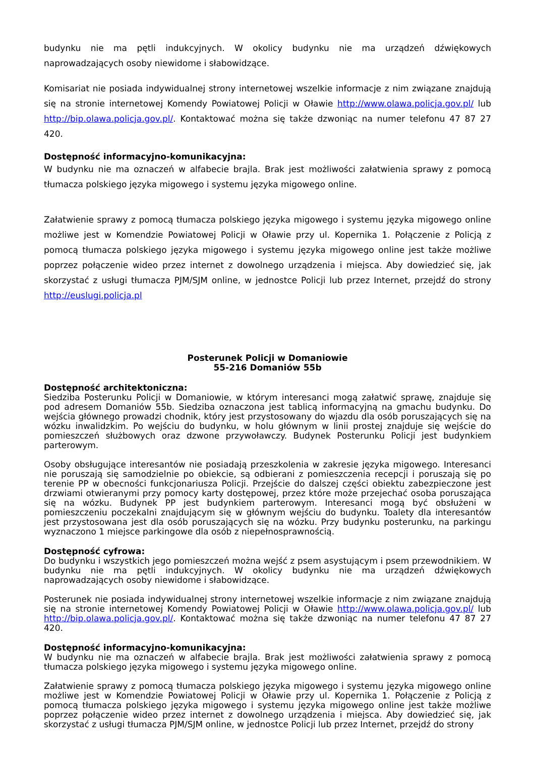budynku nie ma pętli indukcyjnych. W okolicy budynku nie ma urządzeń dźwiękowych naprowadzających osoby niewidome i słabowidzące.
Komisariat nie posiada indywidualnej strony internetowej wszelkie informacje z nim związane znajdują się na stronie internetowej Komendy Powiatowej Policji w Oławie http://www.olawa.policja.gov.pl/ lub http://bip.olawa.policja.gov.pl/. Kontaktować można się także dzwoniąc na numer telefonu 47 87 27 420.
Dostępność informacyjno-komunikacyjna:
W budynku nie ma oznaczeń w alfabecie brajla. Brak jest możliwości załatwienia sprawy z pomocą tłumacza polskiego języka migowego i systemu języka migowego online.
Załatwienie sprawy z pomocą tłumacza polskiego języka migowego i systemu języka migowego online możliwe jest w Komendzie Powiatowej Policji w Oławie przy ul. Kopernika 1. Połączenie z Policją z pomocą tłumacza polskiego języka migowego i systemu języka migowego online jest także możliwe poprzez połączenie wideo przez internet z dowolnego urządzenia i miejsca. Aby dowiedzieć się, jak skorzystać z usługi tłumacza PJM/SJM online, w jednostce Policji lub przez Internet, przejdź do strony http://euslugi.policja.pl
Posterunek Policji w Domaniowie
55-216 Domaniów 55b
Dostępność architektoniczna:
Siedziba Posterunku Policji w Domaniowie, w którym interesanci mogą załatwić sprawę, znajduje się pod adresem Domaniów 55b. Siedziba oznaczona jest tablicą informacyjną na gmachu budynku. Do wejścia głównego prowadzi chodnik, który jest przystosowany do wjazdu dla osób poruszających się na wózku inwalidzkim. Po wejściu do budynku, w holu głównym w linii prostej znajduje się wejście do pomieszczeń służbowych oraz dzwone przywoławczy. Budynek Posterunku Policji jest budynkiem parterowym.
Osoby obsługujące interesantów nie posiadają przeszkolenia w zakresie języka migowego. Interesanci nie poruszają się samodzielnie po obiekcie, są odbierani z pomieszczenia recepcji i poruszają się po terenie PP w obecności funkcjonariusza Policji. Przejście do dalszej części obiektu zabezpieczone jest drzwiami otwieranymi przy pomocy karty dostępowej, przez które może przejechać osoba poruszająca się na wózku. Budynek PP jest budynkiem parterowym. Interesanci mogą być obsłużeni w pomieszczeniu poczekalni znajdującym się w głównym wejściu do budynku. Toalety dla interesantów jest przystosowana jest dla osób poruszających się na wózku. Przy budynku posterunku, na parkingu wyznaczono 1 miejsce parkingowe dla osób z niepełnosprawnością.
Dostępność cyfrowa:
Do budynku i wszystkich jego pomieszczeń można wejść z psem asystującym i psem przewodnikiem. W budynku nie ma pętli indukcyjnych. W okolicy budynku nie ma urządzeń dźwiękowych naprowadzających osoby niewidome i słabowidzące.
Posterunek nie posiada indywidualnej strony internetowej wszelkie informacje z nim związane znajdują się na stronie internetowej Komendy Powiatowej Policji w Oławie http://www.olawa.policja.gov.pl/ lub http://bip.olawa.policja.gov.pl/. Kontaktować można się także dzwoniąc na numer telefonu 47 87 27 420.
Dostępność informacyjno-komunikacyjna:
W budynku nie ma oznaczeń w alfabecie brajla. Brak jest możliwości załatwienia sprawy z pomocą tłumacza polskiego języka migowego i systemu języka migowego online.
Załatwienie sprawy z pomocą tłumacza polskiego języka migowego i systemu języka migowego online możliwe jest w Komendzie Powiatowej Policji w Oławie przy ul. Kopernika 1. Połączenie z Policją z pomocą tłumacza polskiego języka migowego i systemu języka migowego online jest także możliwe poprzez połączenie wideo przez internet z dowolnego urządzenia i miejsca. Aby dowiedzieć się, jak skorzystać z usługi tłumacza PJM/SJM online, w jednostce Policji lub przez Internet, przejdź do strony